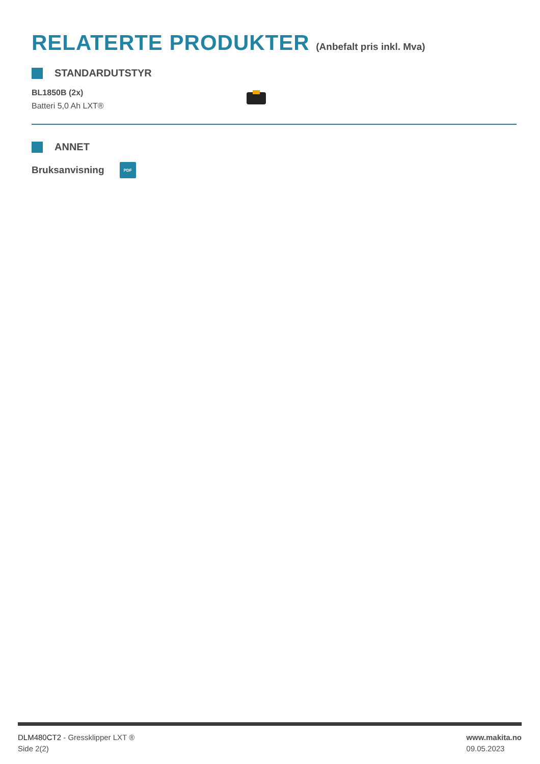RELATERTE PRODUKTER (Anbefalt pris inkl. Mva)
STANDARDUTSTYR
BL1850B (2x)
Batteri 5,0 Ah LXT®
ANNET
Bruksanvisning
PDF
DLM480CT2 - Gressklipper LXT ®
Side 2(2)
www.makita.no
09.05.2023